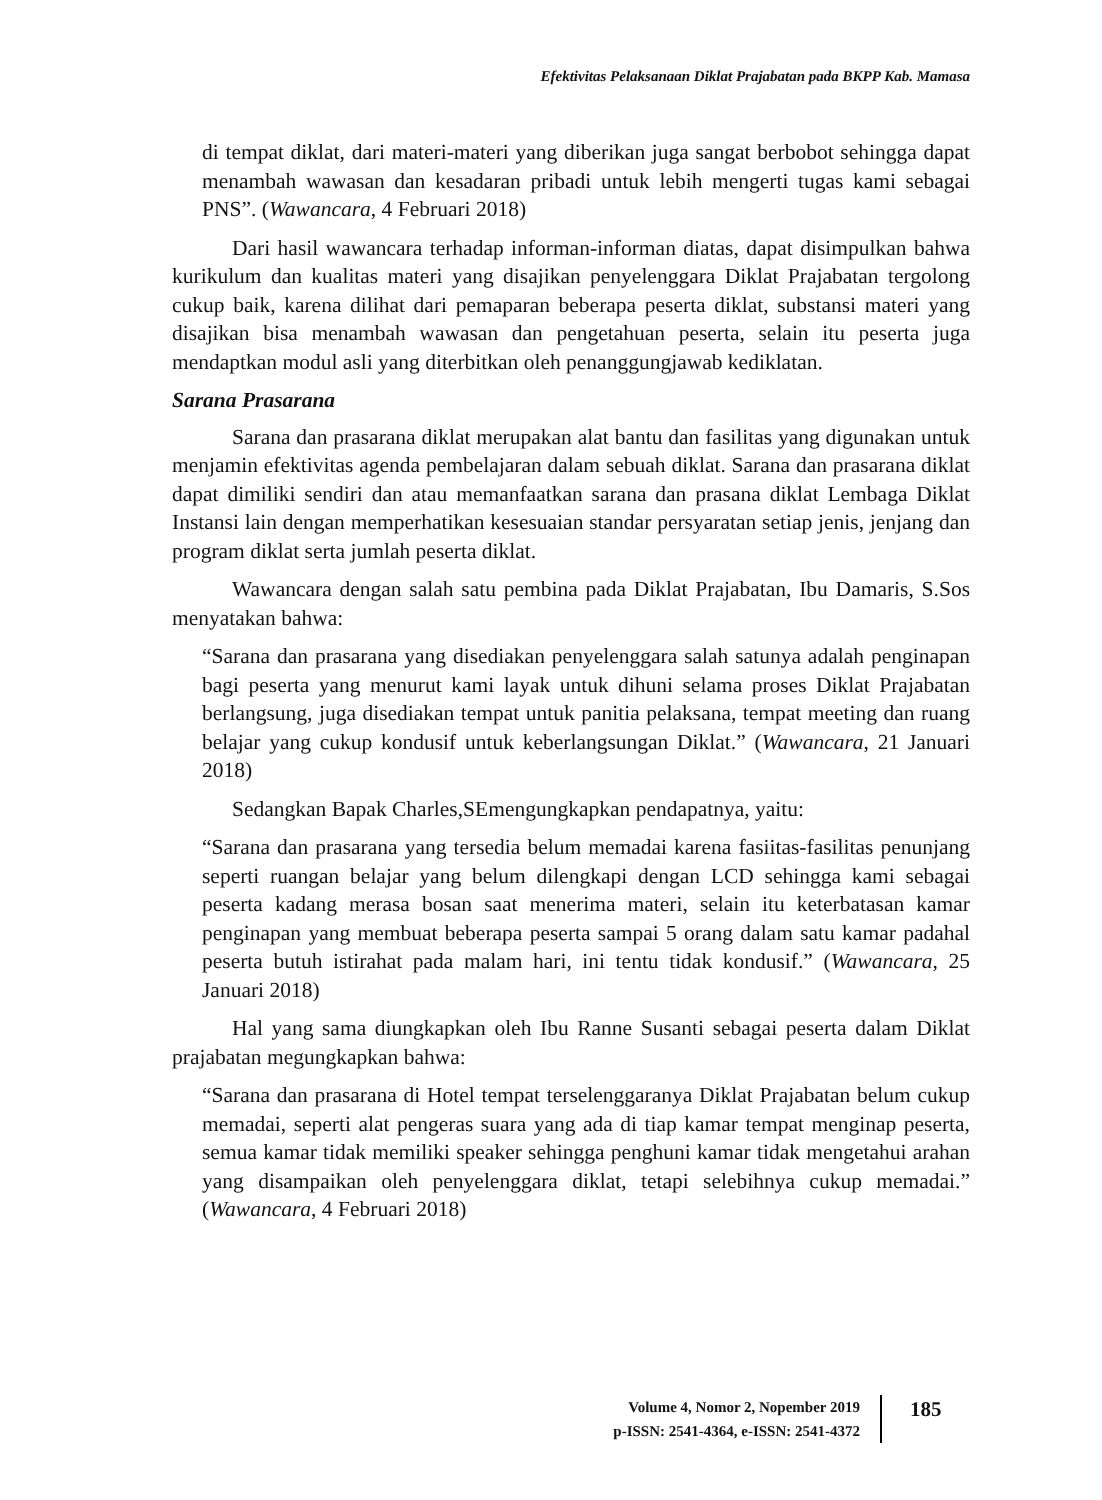Efektivitas Pelaksanaan Diklat Prajabatan pada BKPP Kab. Mamasa
di tempat diklat, dari materi-materi yang diberikan juga sangat berbobot sehingga dapat menambah wawasan dan kesadaran pribadi untuk lebih mengerti tugas kami sebagai PNS”. (Wawancara, 4 Februari 2018)
Dari hasil wawancara terhadap informan-informan diatas, dapat disimpulkan bahwa kurikulum dan kualitas materi yang disajikan penyelenggara Diklat Prajabatan tergolong cukup baik, karena dilihat dari pemaparan beberapa peserta diklat, substansi materi yang disajikan bisa menambah wawasan dan pengetahuan peserta, selain itu peserta juga mendaptkan modul asli yang diterbitkan oleh penanggungjawab kediklatan.
Sarana Prasarana
Sarana dan prasarana diklat merupakan alat bantu dan fasilitas yang digunakan untuk menjamin efektivitas agenda pembelajaran dalam sebuah diklat. Sarana dan prasarana diklat dapat dimiliki sendiri dan atau memanfaatkan sarana dan prasana diklat Lembaga Diklat Instansi lain dengan memperhatikan kesesuaian standar persyaratan setiap jenis, jenjang dan program diklat serta jumlah peserta diklat.
Wawancara dengan salah satu pembina pada Diklat Prajabatan, Ibu Damaris, S.Sos menyatakan bahwa:
“Sarana dan prasarana yang disediakan penyelenggara salah satunya adalah penginapan bagi peserta yang menurut kami layak untuk dihuni selama proses Diklat Prajabatan berlangsung, juga disediakan tempat untuk panitia pelaksana, tempat meeting dan ruang belajar yang cukup kondusif untuk keberlangsungan Diklat.” (Wawancara, 21 Januari 2018)
Sedangkan Bapak Charles,SEmengungkapkan pendapatnya, yaitu:
“Sarana dan prasarana yang tersedia belum memadai karena fasiitas-fasilitas penunjang seperti ruangan belajar yang belum dilengkapi dengan LCD sehingga kami sebagai peserta kadang merasa bosan saat menerima materi, selain itu keterbatasan kamar penginapan yang membuat beberapa peserta sampai 5 orang dalam satu kamar padahal peserta butuh istirahat pada malam hari, ini tentu tidak kondusif.” (Wawancara, 25 Januari 2018)
Hal yang sama diungkapkan oleh Ibu Ranne Susanti sebagai peserta dalam Diklat prajabatan megungkapkan bahwa:
“Sarana dan prasarana di Hotel tempat terselenggaranya Diklat Prajabatan belum cukup memadai, seperti alat pengeras suara yang ada di tiap kamar tempat menginap peserta, semua kamar tidak memiliki speaker sehingga penghuni kamar tidak mengetahui arahan yang disampaikan oleh penyelenggara diklat, tetapi selebihnya cukup memadai.” (Wawancara, 4 Februari 2018)
Volume 4, Nomor 2, Nopember 2019
p-ISSN: 2541-4364, e-ISSN: 2541-4372
185